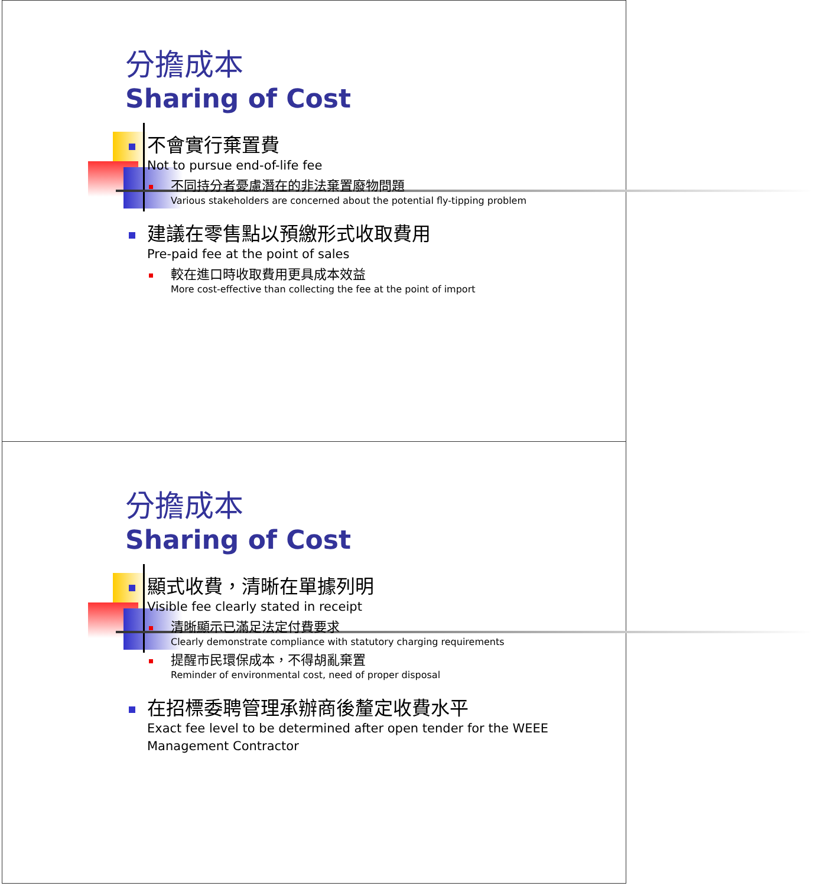分擔成本
Sharing of Cost
不會實行棄置費
Not to pursue end-of-life fee
不同持分者憂慮潛在的非法棄置廢物問題
Various stakeholders are concerned about the potential fly-tipping problem
建議在零售點以預繳形式收取費用
Pre-paid fee at the point of sales
較在進口時收取費用更具成本效益
More cost-effective than collecting the fee at the point of import
分擔成本
Sharing of Cost
顯式收費，清晰在單據列明
Visible fee clearly stated in receipt
清晰顯示已滿足法定付費要求
Clearly demonstrate compliance with statutory charging requirements
提醒市民環保成本，不得胡亂棄置
Reminder of environmental cost, need of proper disposal
在招標委聘管理承辦商後釐定收費水平
Exact fee level to be determined after open tender for the WEEE
Management Contractor